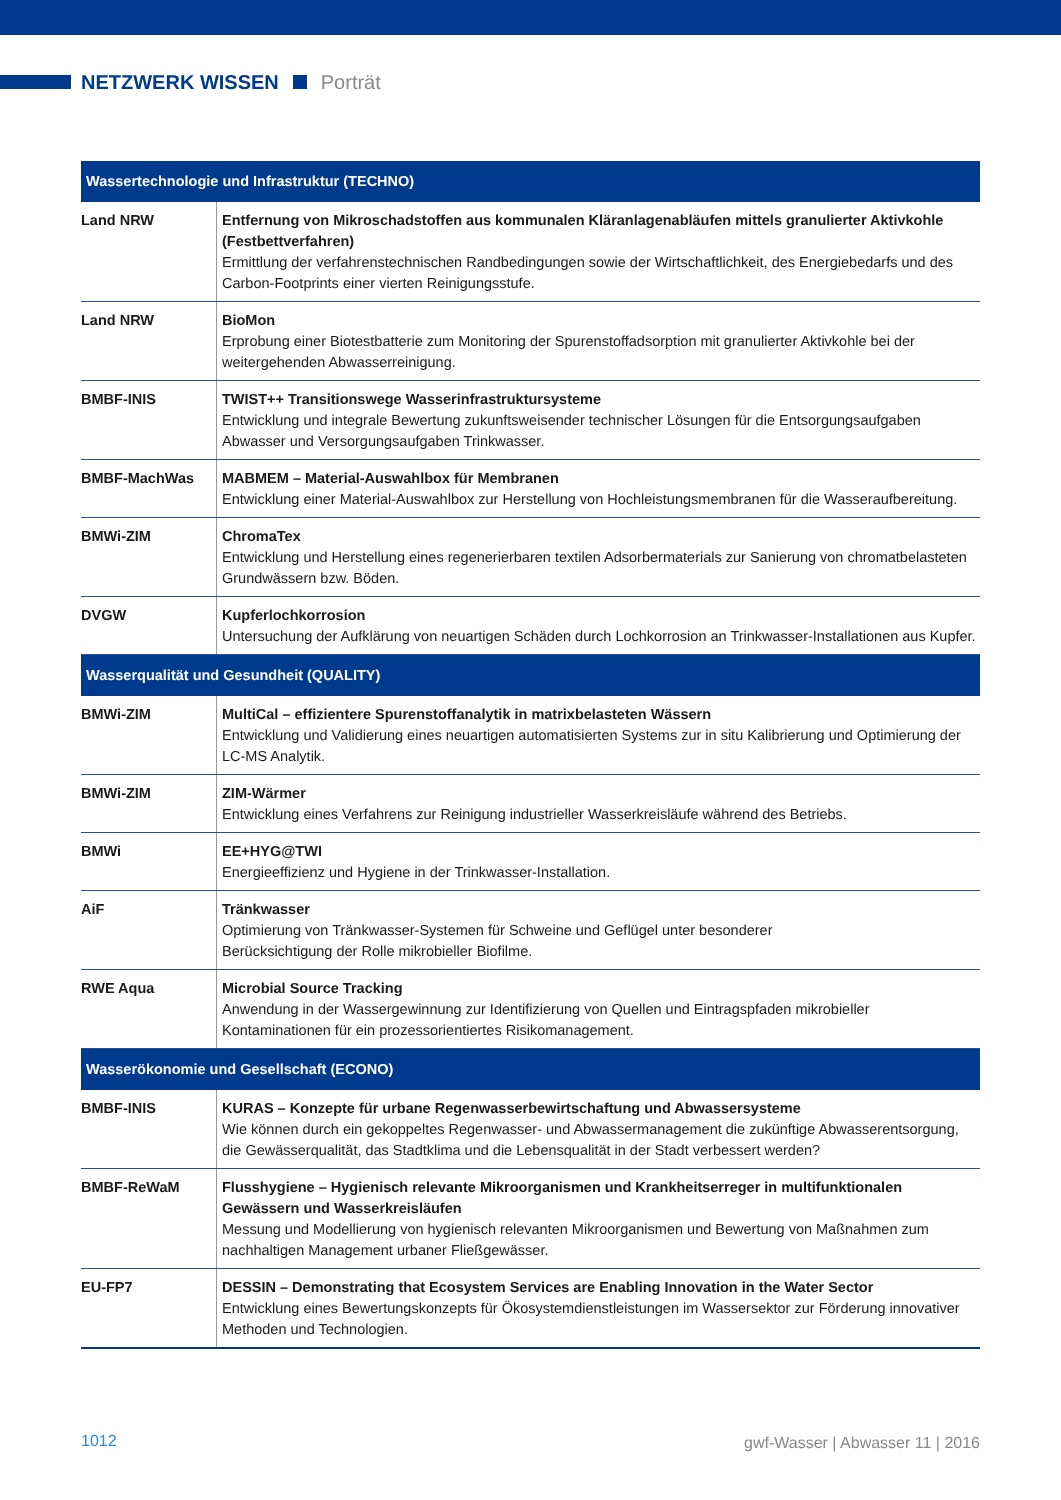NETZWERK WISSEN Porträt
| Wassertechnologie und Infrastruktur (TECHNO) | |
| --- | --- |
| Land NRW | Entfernung von Mikroschadstoffen aus kommunalen Kläranlagenabläufen mittels granulierter Aktivkohle (Festbettverfahren) Ermittlung der verfahrenstechnischen Randbedingungen sowie der Wirtschaftlichkeit, des Energiebedarfs und des Carbon-Footprints einer vierten Reinigungsstufe. |
| Land NRW | BioMon Erprobung einer Biotestbatterie zum Monitoring der Spurenstoffadsorption mit granulierter Aktivkohle bei der weitergehenden Abwasserreinigung. |
| BMBF-INIS | TWIST++ Transitionswege Wasserinfrastruktursysteme Entwicklung und integrale Bewertung zukunftsweisender technischer Lösungen für die Entsorgungsaufgaben Abwasser und Versorgungsaufgaben Trinkwasser. |
| BMBF-MachWas | MABMEM – Material-Auswahlbox für Membranen Entwicklung einer Material-Auswahlbox zur Herstellung von Hochleistungsmembranen für die Wasseraufbereitung. |
| BMWi-ZIM | ChromaTex Entwicklung und Herstellung eines regenerierbaren textilen Adsorbermaterials zur Sanierung von chromatbelasteten Grundwässern bzw. Böden. |
| DVGW | Kupferlochkorrosion Untersuchung der Aufklärung von neuartigen Schäden durch Lochkorrosion an Trinkwasser-Installationen aus Kupfer. |
| Wasserqualität und Gesundheit (QUALITY) | |
| BMWi-ZIM | MultiCal – effizientere Spurenstoffanalytik in matrixbelasteten Wässern Entwicklung und Validierung eines neuartigen automatisierten Systems zur in situ Kalibrierung und Optimierung der LC-MS Analytik. |
| BMWi-ZIM | ZIM-Wärmer Entwicklung eines Verfahrens zur Reinigung industrieller Wasserkreisläufe während des Betriebs. |
| BMWi | EE+HYG@TWI Energieeffizienz und Hygiene in der Trinkwasser-Installation. |
| AiF | Tränkwasser Optimierung von Tränkwasser-Systemen für Schweine und Geflügel unter besonderer Berücksichtigung der Rolle mikrobieller Biofilme. |
| RWE Aqua | Microbial Source Tracking Anwendung in der Wassergewinnung zur Identifizierung von Quellen und Eintragspfaden mikrobieller Kontaminationen für ein prozessorientiertes Risikomanagement. |
| Wasserökonomie und Gesellschaft (ECONO) | |
| BMBF-INIS | KURAS – Konzepte für urbane Regenwasserbewirtschaftung und Abwassersysteme Wie können durch ein gekoppeltes Regenwasser- und Abwassermanagement die zukünftige Abwasserentsorgung, die Gewässerqualität, das Stadtklima und die Lebensqualität in der Stadt verbessert werden? |
| BMBF-ReWaM | Flusshygiene – Hygienisch relevante Mikroorganismen und Krankheitserreger in multifunktionalen Gewässern und Wasserkreisläufen Messung und Modellierung von hygienisch relevanten Mikroorganismen und Bewertung von Maßnahmen zum nachhaltigen Management urbaner Fließgewässer. |
| EU-FP7 | DESSIN – Demonstrating that Ecosystem Services are Enabling Innovation in the Water Sector Entwicklung eines Bewertungskonzepts für Ökosystemdienstleistungen im Wassersektor zur Förderung innovativer Methoden und Technologien. |
1012
gwf-Wasser | Abwasser 11 | 2016